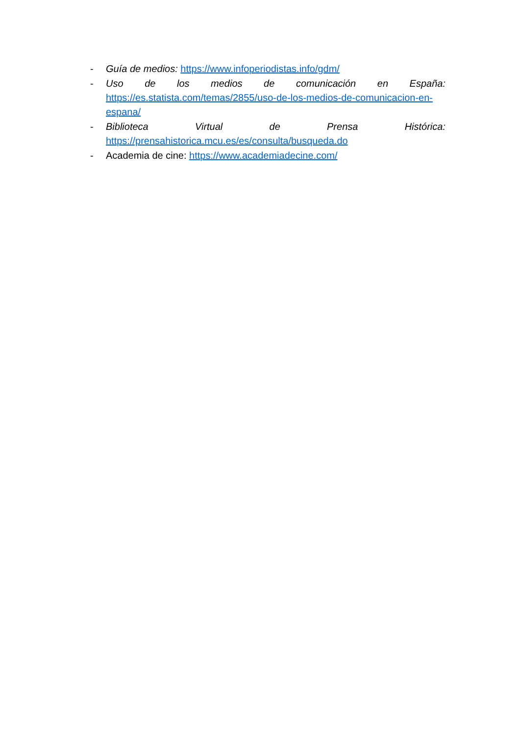- Guía de medios: https://www.infoperiodistas.info/gdm/
- Uso de los medios de comunicación en España:
https://es.statista.com/temas/2855/uso-de-los-medios-de-comunicacion-en-espana/
- Biblioteca Virtual de Prensa Histórica:
https://prensahistorica.mcu.es/es/consulta/busqueda.do
- Academia de cine: https://www.academiadecine.com/